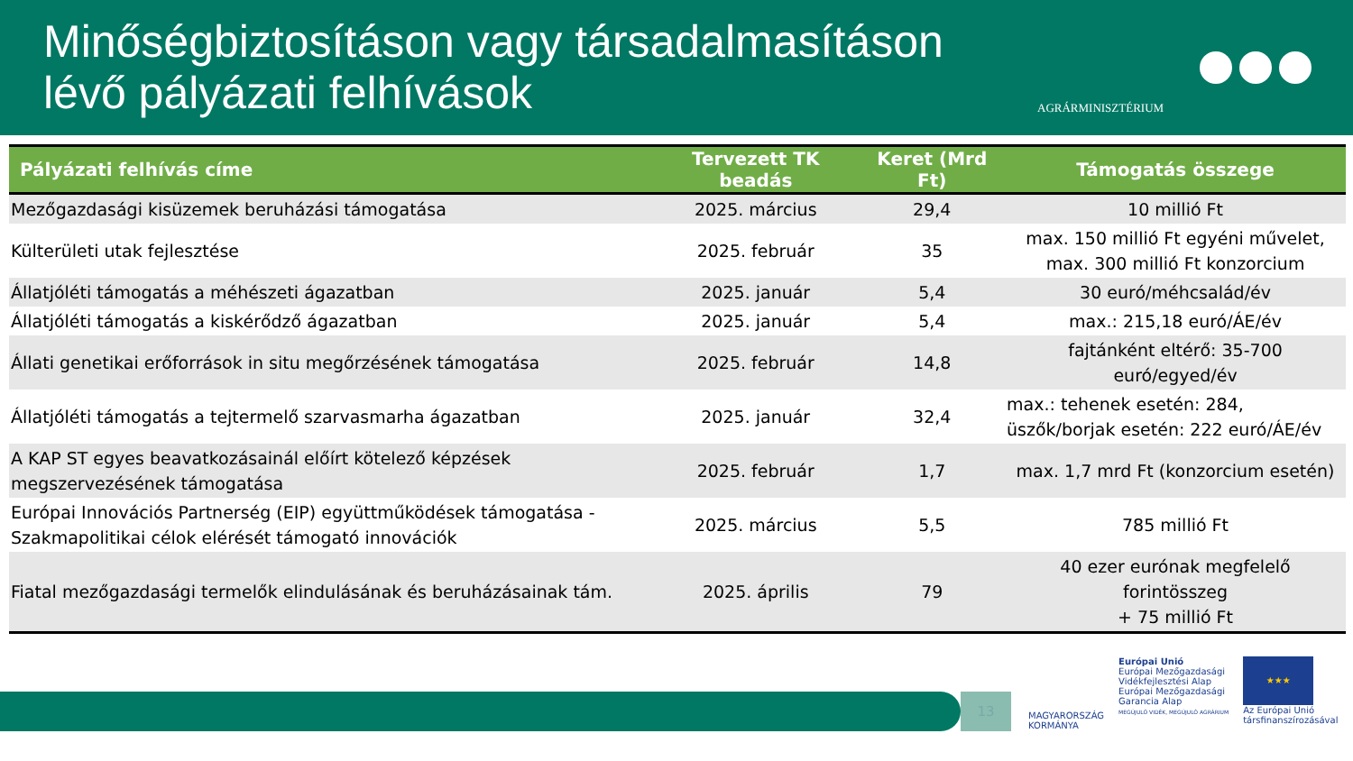Minőségbiztosításon vagy társadalmasításon lévő pályázati felhívások
AGRÁRMINISZTÉRIUM
| Pályázati felhívás címe | Tervezett TK beadás | Keret (Mrd Ft) | Támogatás összege |
| --- | --- | --- | --- |
| Mezőgazdasági kisüzemek beruházási támogatása | 2025. március | 29,4 | 10 millió Ft |
| Külterületi utak fejlesztése | 2025. február | 35 | max. 150 millió Ft egyéni művelet, max. 300 millió Ft konzorcium |
| Állatjóléti támogatás a méhészeti ágazatban | 2025. január | 5,4 | 30 euró/méhcsalád/év |
| Állatjóléti támogatás a kiskérődző ágazatban | 2025. január | 5,4 | max.: 215,18 euró/ÁE/év |
| Állati genetikai erőforrások in situ megőrzésének támogatása | 2025. február | 14,8 | fajtánként eltérő: 35-700 euró/egyed/év |
| Állatjóléti támogatás a tejtermelő szarvasmarha ágazatban | 2025. január | 32,4 | max.: tehenek esetén: 284, üszők/borjak esetén: 222 euró/ÁE/év |
| A KAP ST egyes beavatkozásainál előírt kötelező képzések megszervezésének támogatása | 2025. február | 1,7 | max. 1,7 mrd Ft (konzorcium esetén) |
| Európai Innovációs Partnerség (EIP) együttműködések támogatása - Szakmapolitikai célok elérését támogató innovációk | 2025. március | 5,5 | 785 millió Ft |
| Fiatal mezőgazdasági termelők elindulásának és beruházásainak tám. | 2025. április | 79 | 40 ezer eurónak megfelelő forintösszeg + 75 millió Ft |
13
MAGYARORSZÁG
KORMÁNYA
Európai Unió
Európai Mezőgazdasági
Vidékfejlesztési Alap
Európai Mezőgazdasági
Garancia Alap
MEGÚJULÓ VIDÉK, MEGÚJULÓ AGRÁRIUM
★★★
Az Európai Unió
társfinanszírozásával